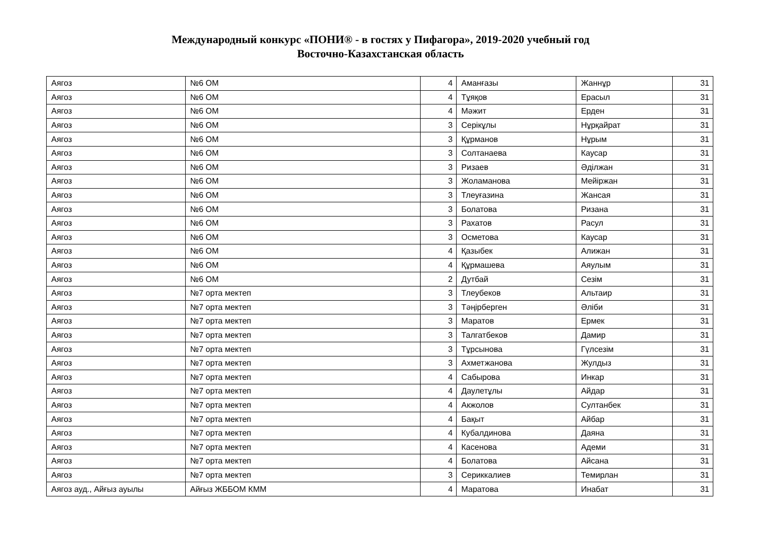Международный конкурс «ПОНИ® - в гостях у Пифагора», 2019-2020 учебный год
Восточно-Казахстанская область
| Аягоз | №6 ОМ | 4 | Аманғазы | Жаннұр | 31 |
| Аягоз | №6 ОМ | 4 | Тұяқов | Ерасыл | 31 |
| Аягоз | №6 ОМ | 4 | Мәжит | Ерден | 31 |
| Аягоз | №6 ОМ | 3 | Серікұлы | Нұрқайрат | 31 |
| Аягоз | №6 ОМ | 3 | Құрманов | Нұрым | 31 |
| Аягоз | №6 ОМ | 3 | Солтанаева | Каусар | 31 |
| Аягоз | №6 ОМ | 3 | Ризаев | Әділжан | 31 |
| Аягоз | №6 ОМ | 3 | Жоламанова | Мейіржан | 31 |
| Аягоз | №6 ОМ | 3 | Тлеуғазина | Жансая | 31 |
| Аягоз | №6 ОМ | 3 | Болатова | Ризана | 31 |
| Аягоз | №6 ОМ | 3 | Рахатов | Расул | 31 |
| Аягоз | №6 ОМ | 3 | Осметова | Каусар | 31 |
| Аягоз | №6 ОМ | 4 | Қазыбек | Алижан | 31 |
| Аягоз | №6 ОМ | 4 | Құрмашева | Аяулым | 31 |
| Аягоз | №6 ОМ | 2 | Дутбай | Сезім | 31 |
| Аягоз | №7 орта мектеп | 3 | Тлеубеков | Альтаир | 31 |
| Аягоз | №7 орта мектеп | 3 | Тәңірберген | Әліби | 31 |
| Аягоз | №7 орта мектеп | 3 | Маратов | Ермек | 31 |
| Аягоз | №7 орта мектеп | 3 | Талгатбеков | Дамир | 31 |
| Аягоз | №7 орта мектеп | 3 | Тұрсынова | Гүлсезім | 31 |
| Аягоз | №7 орта мектеп | 3 | Ахметжанова | Жулдыз | 31 |
| Аягоз | №7 орта мектеп | 4 | Сабырова | Инкар | 31 |
| Аягоз | №7 орта мектеп | 4 | Даулетұлы | Айдар | 31 |
| Аягоз | №7 орта мектеп | 4 | Акжолов | Султанбек | 31 |
| Аягоз | №7 орта мектеп | 4 | Бақыт | Айбар | 31 |
| Аягоз | №7 орта мектеп | 4 | Кубалдинова | Даяна | 31 |
| Аягоз | №7 орта мектеп | 4 | Касенова | Адеми | 31 |
| Аягоз | №7 орта мектеп | 4 | Болатова | Айсана | 31 |
| Аягоз | №7 орта мектеп | 3 | Сериккалиев | Темирлан | 31 |
| Аягоз ауд., Айғыз ауылы | Айғыз ЖББОМ КММ | 4 | Маратова | Инабат | 31 |